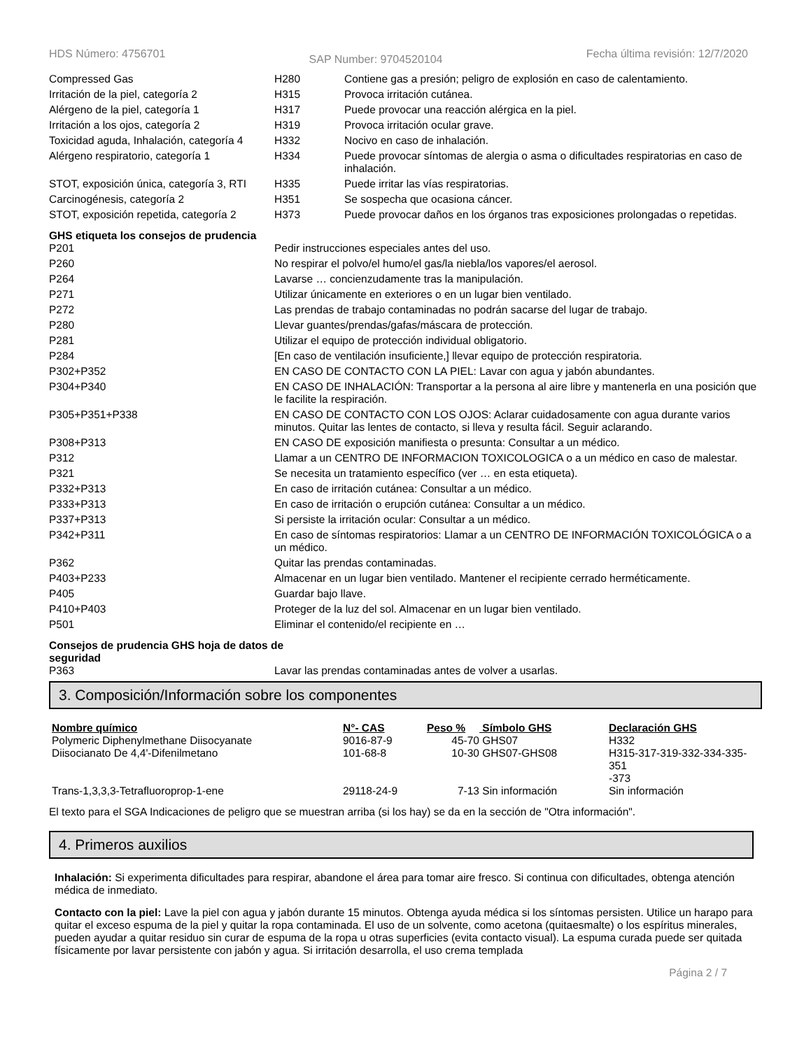HDS Número: 4756701 SAP Number: 9704520104 Fecha última revisión: 12/7/2020
| Compressed Gas | H280 | Contiene gas a presión; peligro de explosión en caso de calentamiento. |
| Irritación de la piel, categoría 2 | H315 | Provoca irritación cutánea. |
| Alérgeno de la piel, categoría 1 | H317 | Puede provocar una reacción alérgica en la piel. |
| Irritación a los ojos, categoría 2 | H319 | Provoca irritación ocular grave. |
| Toxicidad aguda, Inhalación, categoría 4 | H332 | Nocivo en caso de inhalación. |
| Alérgeno respiratorio, categoría 1 | H334 | Puede provocar síntomas de alergia o asma o dificultades respiratorias en caso de inhalación. |
| STOT, exposición única, categoría 3, RTI | H335 | Puede irritar las vías respiratorias. |
| Carcinogénesis, categoría 2 | H351 | Se sospecha que ocasiona cáncer. |
| STOT, exposición repetida, categoría 2 | H373 | Puede provocar daños en los órganos tras exposiciones prolongadas o repetidas. |
GHS etiqueta los consejos de prudencia
| P201 | Pedir instrucciones especiales antes del uso. |
| P260 | No respirar el polvo/el humo/el gas/la niebla/los vapores/el aerosol. |
| P264 | Lavarse … concienzudamente tras la manipulación. |
| P271 | Utilizar únicamente en exteriores o en un lugar bien ventilado. |
| P272 | Las prendas de trabajo contaminadas no podrán sacarse del lugar de trabajo. |
| P280 | Llevar guantes/prendas/gafas/máscara de protección. |
| P281 | Utilizar el equipo de protección individual obligatorio. |
| P284 | [En caso de ventilación insuficiente,] llevar equipo de protección respiratoria. |
| P302+P352 | EN CASO DE CONTACTO CON LA PIEL: Lavar con agua y jabón abundantes. |
| P304+P340 | EN CASO DE INHALACIÓN: Transportar a la persona al aire libre y mantenerla en una posición que le facilite la respiración. |
| P305+P351+P338 | EN CASO DE CONTACTO CON LOS OJOS: Aclarar cuidadosamente con agua durante varios minutos. Quitar las lentes de contacto, si lleva y resulta fácil. Seguir aclarando. |
| P308+P313 | EN CASO DE exposición manifiesta o presunta: Consultar a un médico. |
| P312 | Llamar a un CENTRO DE INFORMACION TOXICOLOGICA o a un médico en caso de malestar. |
| P321 | Se necesita un tratamiento específico (ver … en esta etiqueta). |
| P332+P313 | En caso de irritación cutánea: Consultar a un médico. |
| P333+P313 | En caso de irritación o erupción cutánea: Consultar a un médico. |
| P337+P313 | Si persiste la irritación ocular: Consultar a un médico. |
| P342+P311 | En caso de síntomas respiratorios: Llamar a un CENTRO DE INFORMACIÓN TOXICOLÓGICA o a un médico. |
| P362 | Quitar las prendas contaminadas. |
| P403+P233 | Almacenar en un lugar bien ventilado. Mantener el recipiente cerrado herméticamente. |
| P405 | Guardar bajo llave. |
| P410+P403 | Proteger de la luz del sol. Almacenar en un lugar bien ventilado. |
| P501 | Eliminar el contenido/el recipiente en … |
Consejos de prudencia GHS hoja de datos de seguridad
| P363 | Lavar las prendas contaminadas antes de volver a usarlas. |
3. Composición/Información sobre los componentes
| Nombre químico | N°- CAS | Peso % | Símbolo GHS | Declaración GHS |
| --- | --- | --- | --- | --- |
| Polymeric Diphenylmethane Diisocyanate | 9016-87-9 | 45-70 | GHS07 | H332 |
| Diisocianato De 4,4'-Difenilmetano | 101-68-8 | 10-30 | GHS07-GHS08 | H315-317-319-332-334-335-351 -373 |
| Trans-1,3,3,3-Tetrafluoroprop-1-ene | 29118-24-9 | 7-13 | Sin información | Sin información |
El texto para el SGA Indicaciones de peligro que se muestran arriba (si los hay) se da en la sección de "Otra información".
4. Primeros auxilios
Inhalación: Si experimenta dificultades para respirar, abandone el área para tomar aire fresco. Si continua con dificultades, obtenga atención médica de inmediato.
Contacto con la piel: Lave la piel con agua y jabón durante 15 minutos. Obtenga ayuda médica si los síntomas persisten. Utilice un harapo para quitar el exceso espuma de la piel y quitar la ropa contaminada. El uso de un solvente, como acetona (quitaesmalte) o los espíritus minerales, pueden ayudar a quitar residuo sin curar de espuma de la ropa u otras superficies (evita contacto visual). La espuma curada puede ser quitada físicamente por lavar persistente con jabón y agua. Si irritación desarrolla, el uso crema templada
Página 2 / 7